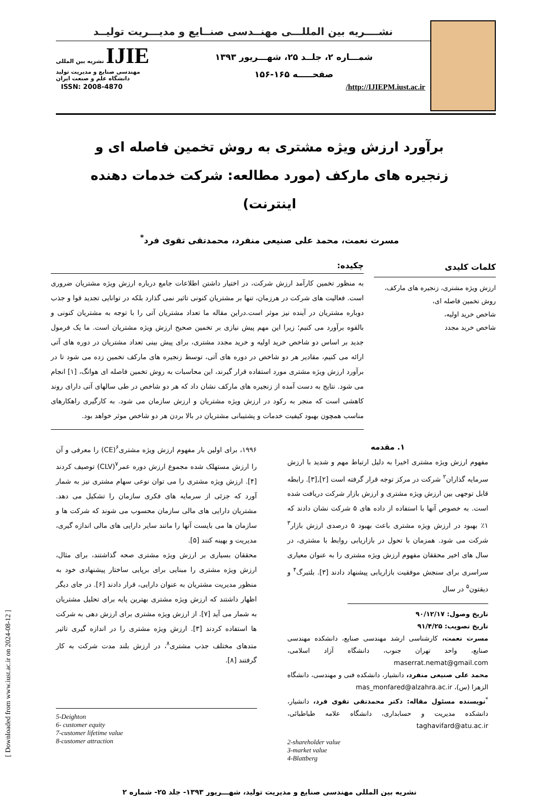[ Downloaded from www.iust.ac.ir on 2024-08-12 ]
نشــــریه بین المللـــی مهنــدسی صنــایع و مدیـــریت تولیــد
شمـــاره ۲، جلــد ۲۵، شهـــریور ۱۳۹۳
صفحـــــه ۱۶۵-۱۵۶
IJIE نشریه بین المللی مهندسی صنایع و مدیریت تولید دانشگاه علم و صنعت ایران
http://IJIEPM.iust.ac.ir/ ISSN: 2008-4870
برآورد ارزش ویژه مشتری به روش تخمین فاصله ای و زنجیره های مارکف (مورد مطالعه: شرکت خدمات دهنده اینترنت)
مسرت نعمت، محمد علی صنیعی منفرد، محمدتقی تقوی فرد<sup>*</sup>
کلمات کلیدی
ارزش ویژه مشتری، زنجیره های مارکف،
روش تخمین فاصله ای،
شاخص خرید اولیه،
شاخص خرید مجدد
چکیده:
به منظور تخمین کارآمد ارزش شرکت، در اختیار داشتن اطلاعات جامع درباره ارزش ویژه مشتریان ضروری است. فعالیت های شرکت در هرزمان، تنها بر مشتریان کنونی تاثیر نمی گذارد بلکه در توانایی تجدید قوا و جذب دوباره مشتریان در آینده نیز موثر است.دراین مقاله ما تعداد مشتریان آتی را با توجه به مشتریان کنونی و بالقوه برآورد می کنیم؛ زیرا این مهم پیش نیازی بر تخمین صحیح ارزش ویژه مشتریان است. ما یک فرمول جدید بر اساس دو شاخص خرید اولیه و خرید مجدد مشتری، برای پیش بینی تعداد مشتریان در دوره های آتی ارائه می کنیم، مقادیر هر دو شاخص در دوره های آتی، توسط زنجیره های مارکف تخمین زده می شود تا در برآورد ارزش ویژه مشتری مورد استفاده قرار گیرند، این محاسبات به روش تخمین فاصله ای هوانگ، [۱] انجام می شود. نتایج به دست آمده از زنجیره های مارکف نشان داد که هر دو شاخص در طی سالهای آتی دارای روند کاهشی است که منجر به رکود در ارزش ویژه مشتریان و ارزش سازمان می شود. به کارگیری راهکارهای مناسب همچون بهبود کیفیت خدمات و پشتیبانی مشتریان در بالا بردن هر دو شاخص موثر خواهد بود.
۱. مقدمه
مفهوم ارزش ویژه مشتری اخیرا به دلیل ارتباط مهم و شدید با ارزش سرمایه گذاران<sup>۲</sup> شرکت در مرکز توجه قرار گرفته است [۲],[۳]. رابطه قابل توجهی بین ارزش ویژه مشتری و ارزش بازار شرکت دریافت شده است. به خصوص آنها با استفاده از داده های ۵ شرکت نشان دادند که ۱٪ بهبود در ارزش ویژه مشتری باعث بهبود ۵ درصدی ارزش بازار<sup>۳</sup> شرکت می شود. همزمان با تحول در بازاریابی روابط با مشتری، در سال های اخیر محققان مفهوم ارزش ویژه مشتری را به عنوان معیاری سراسری برای سنجش موفقیت بازاریابی پیشنهاد دادند [۳]. بلتبرگ<sup>۴</sup> و دیقتون<sup>۵</sup> در سال
تاریخ وصول: ۹۰/۱۲/۱۷
تاریخ تصویب: ۹۱/۴/۲۵
مسرت نعمت، کارشناسی ارشد مهندسی صنایع، دانشکده مهندسی صنایع، واحد تهران جنوب، دانشگاه آزاد اسلامی، maserrat.nemat@gmail.com
محمد علی صنیعی منفرد، دانشیار، دانشکده فنی و مهندسی، دانشگاه الزهرا (س)، mas_monfared@alzahra.ac.ir
<sup>*</sup> نویسنده مسئول مقاله: دکتر محمدتقی تقوی فرد، دانشیار، دانشکده مدیریت و حسابداری، دانشگاه علامه طباطبائی، taghavifard@atu.ac.ir
2-shareholder value
3-market value
4-Blattberg
۱۹۹۶، برای اولین بار مفهوم ارزش ویژه مشتری<sup>۶</sup>(CE) را معرفی و آن را ارزش مستهلک شده مجموع ارزش دوره عمر<sup>۷</sup>(CLV) توصیف کردند [۴]. ارزش ویژه مشتری را می توان نوعی سهام مشتری نیز به شمار آورد که جزئی از سرمایه های فکری سازمان را تشکیل می دهد. مشتریان دارایی های مالی سازمان محسوب می شوند که شرکت ها و سازمان ها می بایست آنها را مانند سایر دارایی های مالی اندازه گیری، مدیریت و بهینه کنند [۵].
محققان بسیاری بر ارزش ویژه مشتری صحه گذاشتند، برای مثال، ارزش ویژه مشتری را مبنایی برای برپایی ساختار پیشنهادی خود به منظور مدیریت مشتریان به عنوان دارایی، قرار دادند [۶]. در جای دیگر اظهار داشتند که ارزش ویژه مشتری بهترین پایه برای تحلیل مشتریان به شمار می آید [۷]. از ارزش ویژه مشتری برای ارزش دهی به شرکت ها استفاده کردند [۳]. ارزش ویژه مشتری را در اندازه گیری تاثیر متدهای مختلف جذب مشتری<sup>۸</sup>، در ارزش بلند مدت شرکت به کار گرفتند [۸].
5-Deighton
6- customer equity
7-customer lifetime value
8-customer attraction
نشریه بین المللی مهندسی صنایع و مدیریت تولید، شهـــریور ۱۳۹۳- جلد ۲۵- شماره ۲